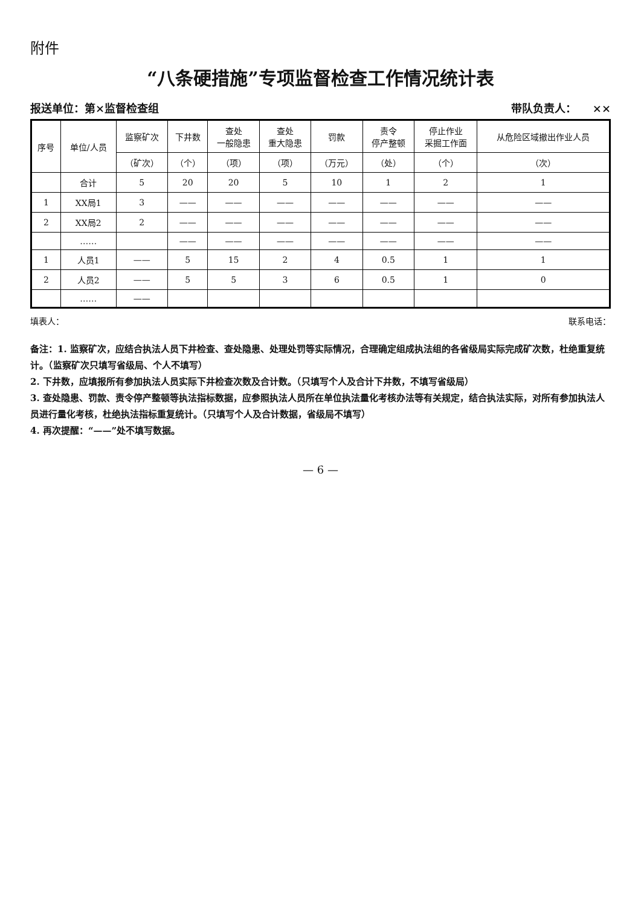附件
“八条硬措施”专项监督检查工作情况统计表
报送单位：第×监督检查组 带队负责人：　　××
| 序号 | 单位/人员 | 监察矿次 | 下井数 | 查处 一般隐患 | 查处 重大隐患 | 罚款 | 责令 停产整顿 | 停止作业 采掘工作面 | 从危险区域撤出作业人员 |
| --- | --- | --- | --- | --- | --- | --- | --- | --- | --- |
| | | （矿次） | （个） | （项） | （项） | （万元） | （处） | （个） | （次） |
| | 合计 | 5 | 20 | 20 | 5 | 10 | 1 | 2 | 1 |
| 1 | XX局1 | 3 | —— | —— | —— | —— | —— | —— | —— |
| 2 | XX局2 | 2 | —— | —— | —— | —— | —— | —— | —— |
| | …… | | —— | —— | —— | —— | —— | —— | —— |
| 1 | 人员1 | —— | 5 | 15 | 2 | 4 | 0.5 | 1 | 1 |
| 2 | 人员2 | —— | 5 | 5 | 3 | 6 | 0.5 | 1 | 0 |
| | …… | —— | | | | | | | |
填表人： 联系电话：
备注：1. 监察矿次，应结合执法人员下井检查、查处隐患、处理处罚等实际情况，合理确定组成执法组的各省级局实际完成矿次数，杜绝重复统计。（监察矿次只填写省级局、个人不填写）
2. 下井数，应填报所有参加执法人员实际下井检查次数及合计数。（只填写个人及合计下井数，不填写省级局）
3. 查处隐患、罚款、责令停产整顿等执法指标数据，应参照执法人员所在单位执法量化考核办法等有关规定，结合执法实际，对所有参加执法人员进行量化考核，杜绝执法指标重复统计。（只填写个人及合计数据，省级局不填写）
4. 再次提醒：“——”处不填写数据。
— 6 —